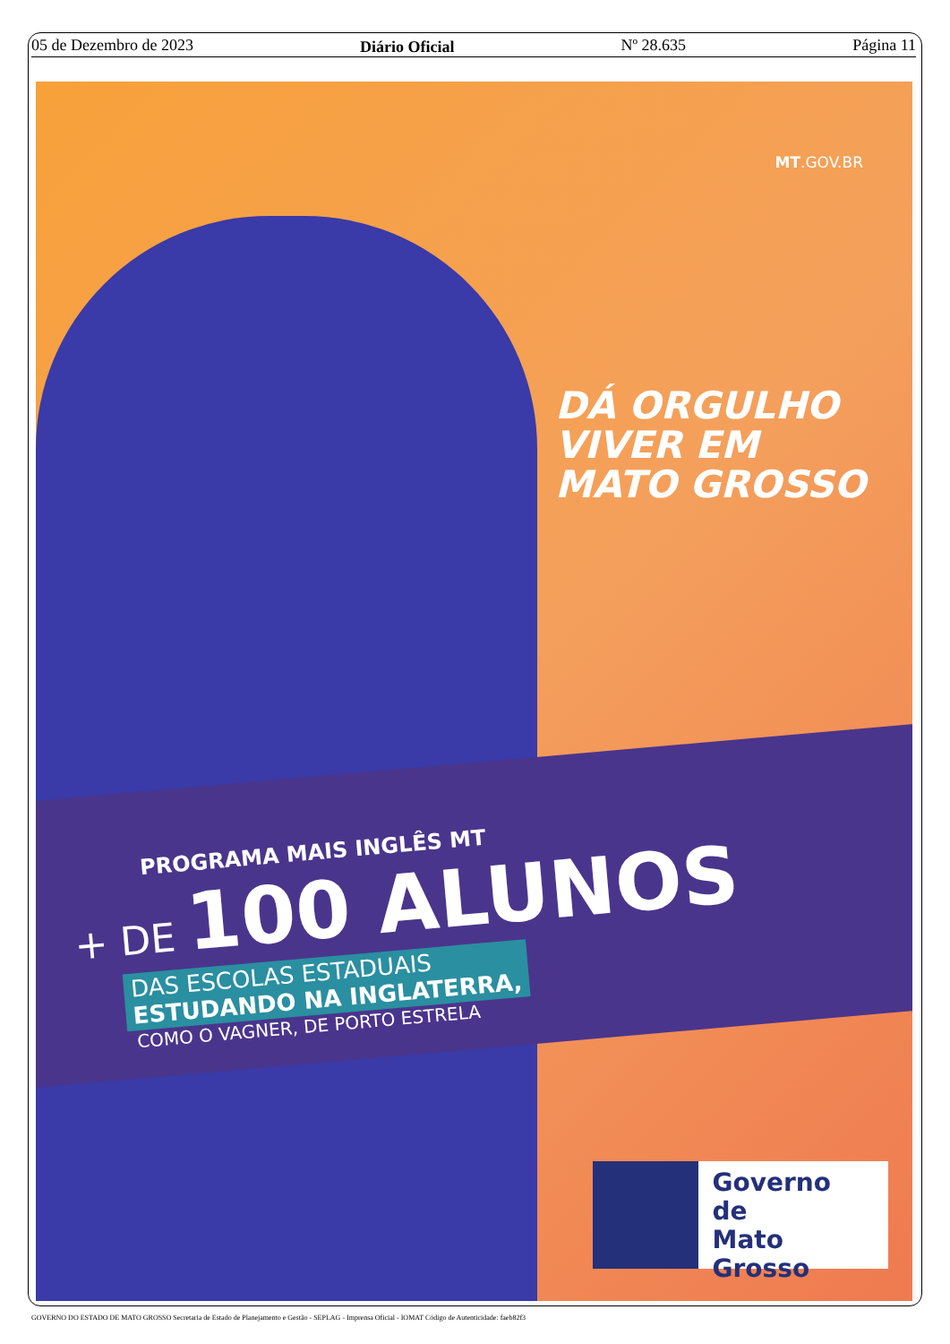05 de Dezembro de 2023 Diário Oficial Nº 28.635 Página 11
MT.GOV.BR
DÁ ORGULHO
VIVER EM
MATO GROSSO
PROGRAMA MAIS INGLÊS MT
+ DE 100 ALUNOS
DAS ESCOLAS ESTADUAIS
ESTUDANDO NA INGLATERRA,
COMO O VAGNER, DE PORTO ESTRELA
Governo de
Mato
Grosso
GOVERNO DO ESTADO DE MATO GROSSO Secretaria de Estado de Planejamento e Gestão - SEPLAG - Imprensa Oficial - IOMAT Código de Autenticidade: faeb82f3